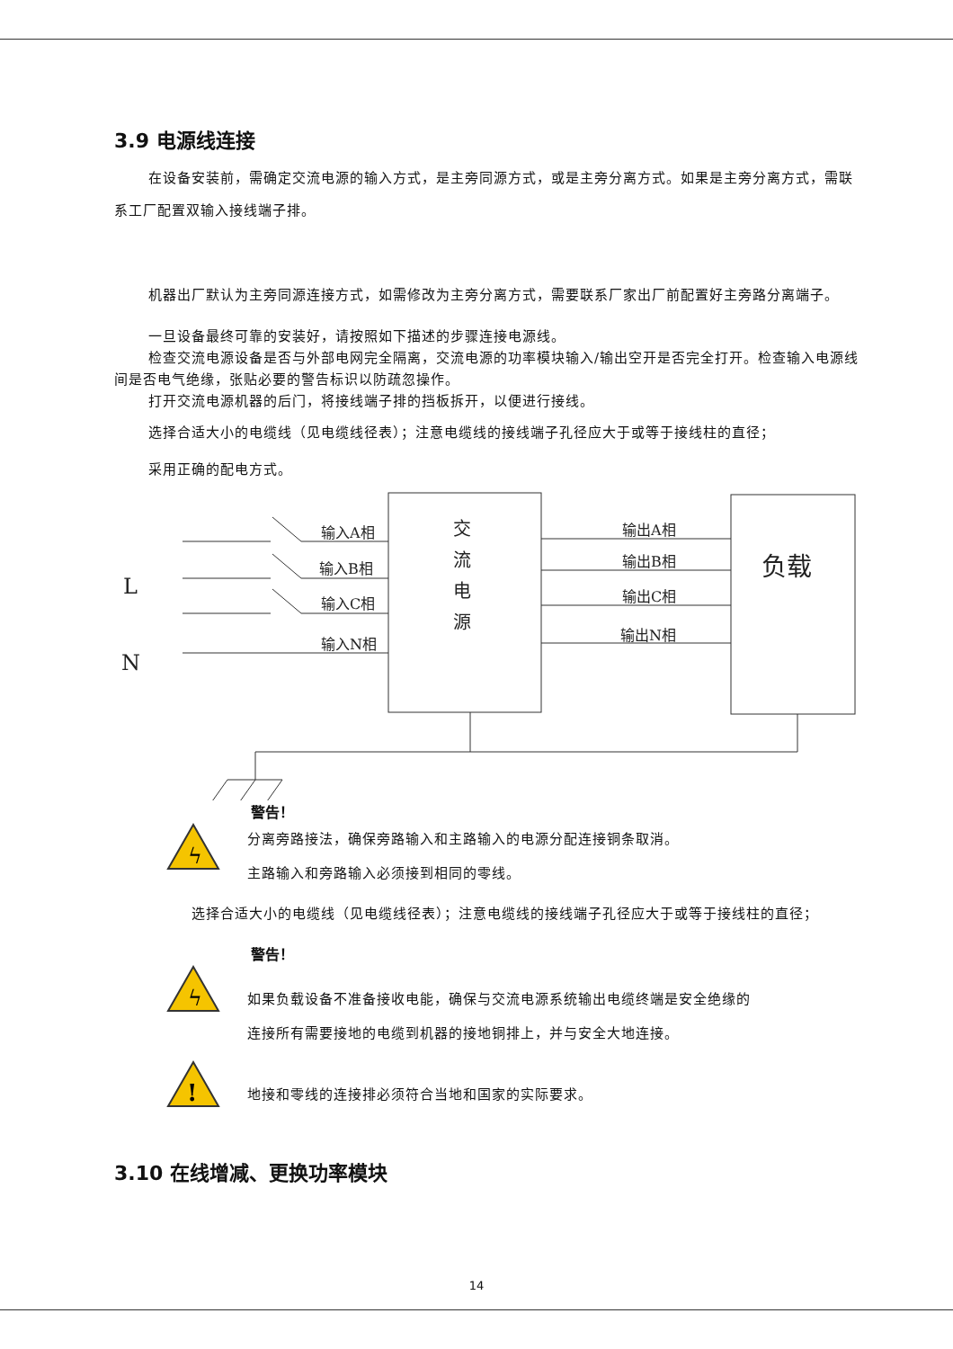3.9 电源线连接
在设备安装前，需确定交流电源的输入方式，是主旁同源方式，或是主旁分离方式。如果是主旁分离方式，需联系工厂配置双输入接线端子排。
机器出厂默认为主旁同源连接方式，如需修改为主旁分离方式，需要联系厂家出厂前配置好主旁路分离端子。
一旦设备最终可靠的安装好，请按照如下描述的步骤连接电源线。
检查交流电源设备是否与外部电网完全隔离，交流电源的功率模块输入/输出空开是否完全打开。检查输入电源线间是否电气绝缘，张贴必要的警告标识以防疏忽操作。
打开交流电源机器的后门，将接线端子排的挡板拆开，以便进行接线。
选择合适大小的电缆线（见电缆线径表）；注意电缆线的接线端子孔径应大于或等于接线柱的直径；
采用正确的配电方式。
输入A相
输入B相
输入C相
输入N相
输出A相
输出B相
输出C相
输出N相
L
N
交
流
电
源
负载
警告！
ϟ
分离旁路接法，确保旁路输入和主路输入的电源分配连接铜条取消。
主路输入和旁路输入必须接到相同的零线。
选择合适大小的电缆线（见电缆线径表）；注意电缆线的接线端子孔径应大于或等于接线柱的直径；
警告！
ϟ
如果负载设备不准备接收电能，确保与交流电源系统输出电缆终端是安全绝缘的
连接所有需要接地的电缆到机器的接地铜排上，并与安全大地连接。
!
地接和零线的连接排必须符合当地和国家的实际要求。
3.10 在线增减、更换功率模块
14